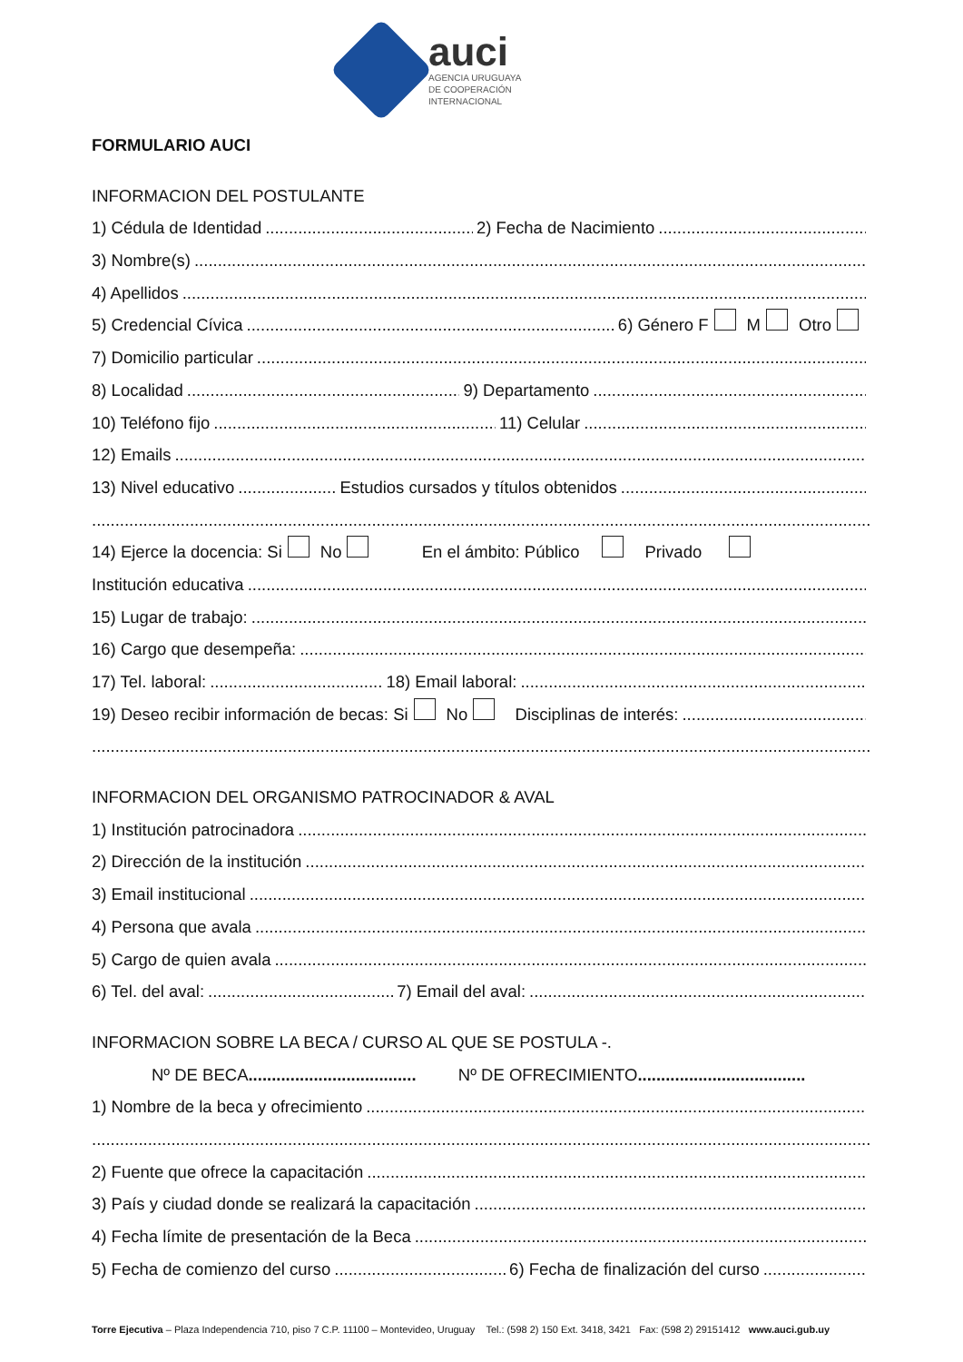auci
AGENCIA URUGUAYA
DE COOPERACIÓN
INTERNACIONAL
FORMULARIO AUCI
INFORMACION DEL POSTULANTE
1) Cédula de Identidad 2) Fecha de Nacimiento
3) Nombre(s)
4) Apellidos
5) Credencial Cívica 6) Género F M Otro
7) Domicilio particular
8) Localidad 9) Departamento
10) Teléfono fijo 11) Celular
12) Emails
13) Nivel educativo Estudios cursados y títulos obtenidos
14) Ejerce la docencia: Si No En el ámbito: Público Privado
Institución educativa
15) Lugar de trabajo:
16) Cargo que desempeña:
17) Tel. laboral: 18) Email laboral:
19) Deseo recibir información de becas: Si No Disciplinas de interés:
INFORMACION DEL ORGANISMO PATROCINADOR & AVAL
1) Institución patrocinadora
2) Dirección de la institución
3) Email institucional
4) Persona que avala
5) Cargo de quien avala
6) Tel. del aval: 7) Email del aval:
INFORMACION SOBRE LA BECA / CURSO AL QUE SE POSTULA -.
Nº DE BECA .................................... Nº DE OFRECIMIENTO ....................................
1) Nombre de la beca y ofrecimiento
2) Fuente que ofrece la capacitación
3) País y ciudad donde se realizará la capacitación
4) Fecha límite de presentación de la Beca
5) Fecha de comienzo del curso 6) Fecha de finalización del curso
Torre Ejecutiva – Plaza Independencia 710, piso 7 C.P. 11100 – Montevideo, Uruguay Tel.: (598 2) 150 Ext. 3418, 3421 Fax: (598 2) 29151412 www.auci.gub.uy